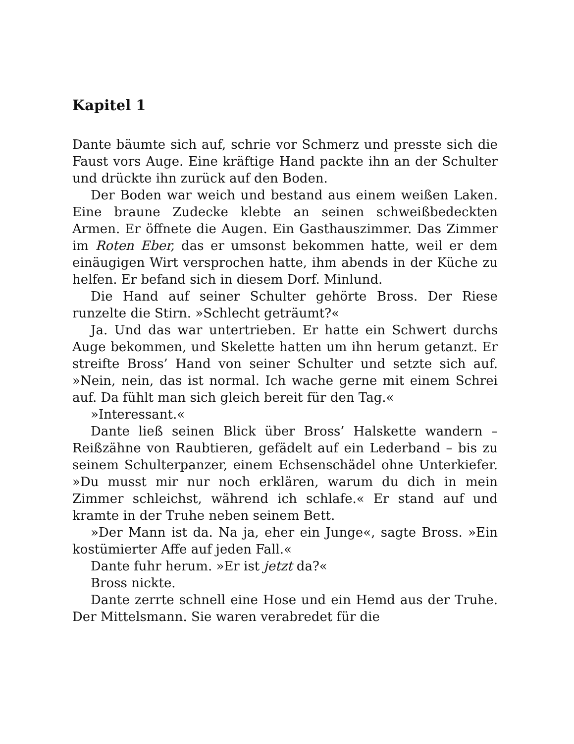Kapitel 1
Dante bäumte sich auf, schrie vor Schmerz und presste sich die Faust vors Auge. Eine kräftige Hand packte ihn an der Schulter und drückte ihn zurück auf den Boden.
Der Boden war weich und bestand aus einem weißen Laken. Eine braune Zudecke klebte an seinen schweißbedeckten Armen. Er öffnete die Augen. Ein Gasthauszimmer. Das Zimmer im Roten Eber, das er umsonst bekommen hatte, weil er dem einäugigen Wirt versprochen hatte, ihm abends in der Küche zu helfen. Er befand sich in diesem Dorf. Minlund.
Die Hand auf seiner Schulter gehörte Bross. Der Riese runzelte die Stirn. »Schlecht geträumt?«
Ja. Und das war untertrieben. Er hatte ein Schwert durchs Auge bekommen, und Skelette hatten um ihn herum getanzt. Er streifte Bross’ Hand von seiner Schulter und setzte sich auf. »Nein, nein, das ist normal. Ich wache gerne mit einem Schrei auf. Da fühlt man sich gleich bereit für den Tag.«
»Interessant.«
Dante ließ seinen Blick über Bross’ Halskette wandern – Reißzähne von Raubtieren, gefädelt auf ein Lederband – bis zu seinem Schulterpanzer, einem Echsenschädel ohne Unterkiefer. »Du musst mir nur noch erklären, warum du dich in mein Zimmer schleichst, während ich schlafe.« Er stand auf und kramte in der Truhe neben seinem Bett.
»Der Mann ist da. Na ja, eher ein Junge«, sagte Bross. »Ein kostümierter Affe auf jeden Fall.«
Dante fuhr herum. »Er ist jetzt da?«
Bross nickte.
Dante zerrte schnell eine Hose und ein Hemd aus der Truhe. Der Mittelsmann. Sie waren verabredet für die